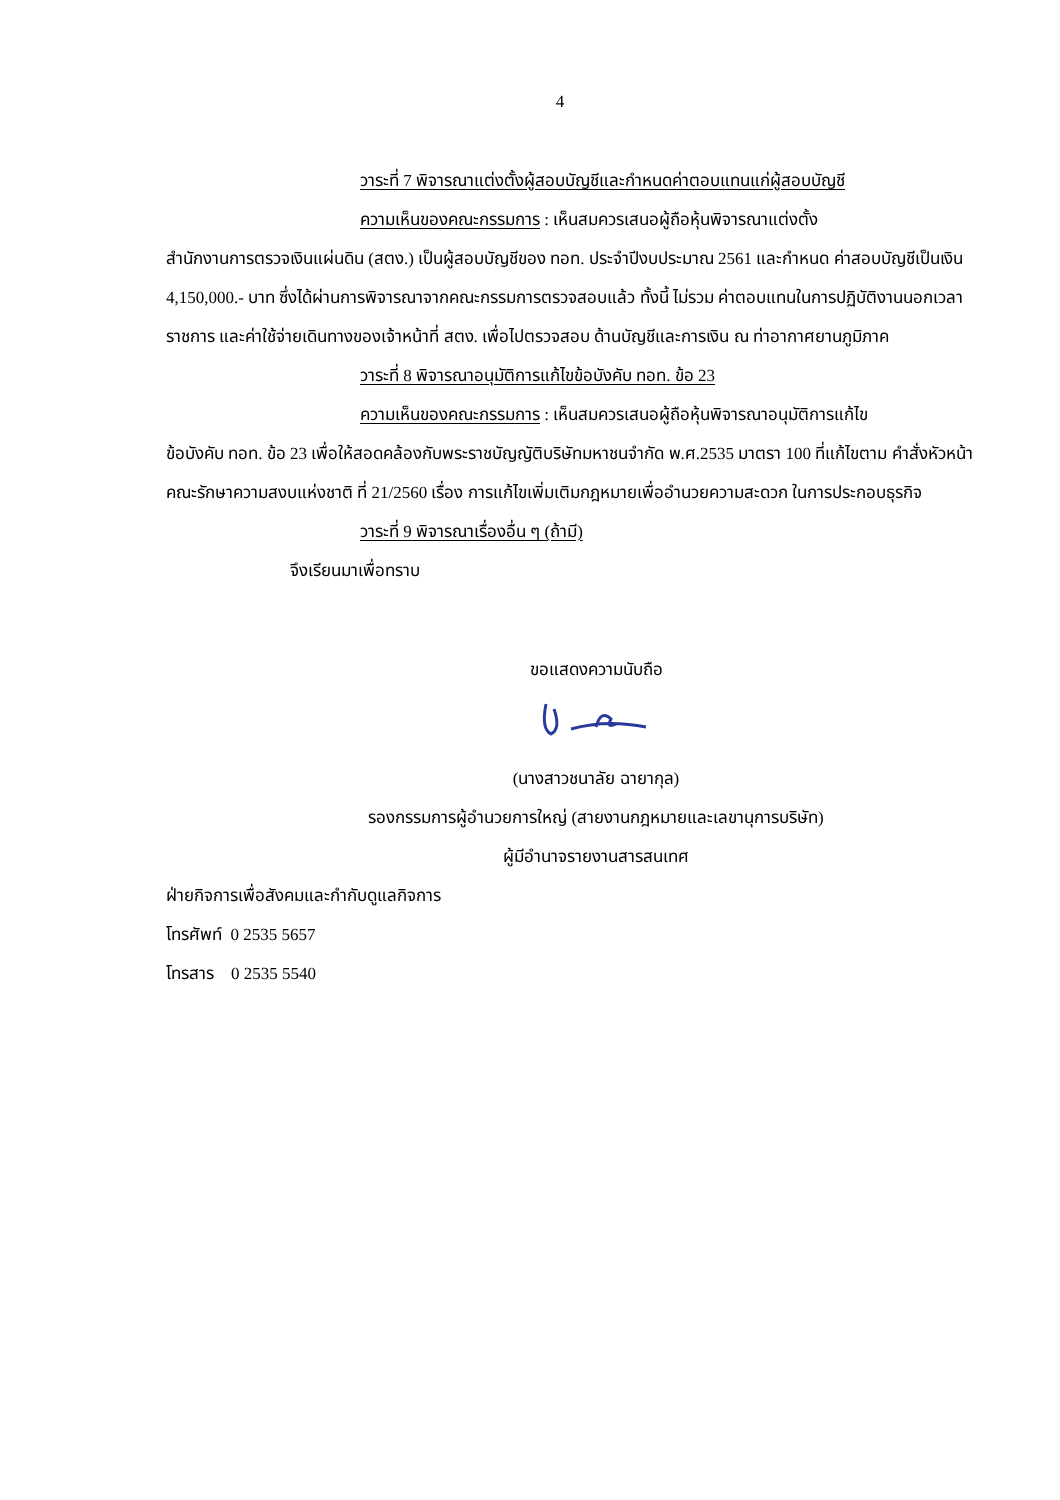4
วาระที่ 7 พิจารณาแต่งตั้งผู้สอบบัญชีและกำหนดค่าตอบแทนแก่ผู้สอบบัญชี
ความเห็นของคณะกรรมการ : เห็นสมควรเสนอผู้ถือหุ้นพิจารณาแต่งตั้ง
สำนักงานการตรวจเงินแผ่นดิน (สตง.) เป็นผู้สอบบัญชีของ ทอท. ประจำปีงบประมาณ 2561 และกำหนด ค่าสอบบัญชีเป็นเงิน 4,150,000.- บาท ซึ่งได้ผ่านการพิจารณาจากคณะกรรมการตรวจสอบแล้ว ทั้งนี้ ไม่รวม ค่าตอบแทนในการปฏิบัติงานนอกเวลาราชการ และค่าใช้จ่ายเดินทางของเจ้าหน้าที่ สตง. เพื่อไปตรวจสอบ ด้านบัญชีและการเงิน ณ ท่าอากาศยานภูมิภาค
วาระที่ 8 พิจารณาอนุมัติการแก้ไขข้อบังคับ ทอท. ข้อ 23
ความเห็นของคณะกรรมการ : เห็นสมควรเสนอผู้ถือหุ้นพิจารณาอนุมัติการแก้ไข
ข้อบังคับ ทอท. ข้อ 23 เพื่อให้สอดคล้องกับพระราชบัญญัติบริษัทมหาชนจำกัด พ.ศ.2535 มาตรา 100 ที่แก้ไขตาม คำสั่งหัวหน้าคณะรักษาความสงบแห่งชาติ ที่ 21/2560 เรื่อง การแก้ไขเพิ่มเติมกฎหมายเพื่ออำนวยความสะดวก ในการประกอบธุรกิจ
วาระที่ 9 พิจารณาเรื่องอื่น ๆ (ถ้ามี)
จึงเรียนมาเพื่อทราบ
ขอแสดงความนับถือ
(นางสาวชนาลัย ฉายากุล)
รองกรรมการผู้อำนวยการใหญ่ (สายงานกฎหมายและเลขานุการบริษัท)
ผู้มีอำนาจรายงานสารสนเทศ
ฝ่ายกิจการเพื่อสังคมและกำกับดูแลกิจการ
โทรศัพท์ 0 2535 5657
โทรสาร 0 2535 5540